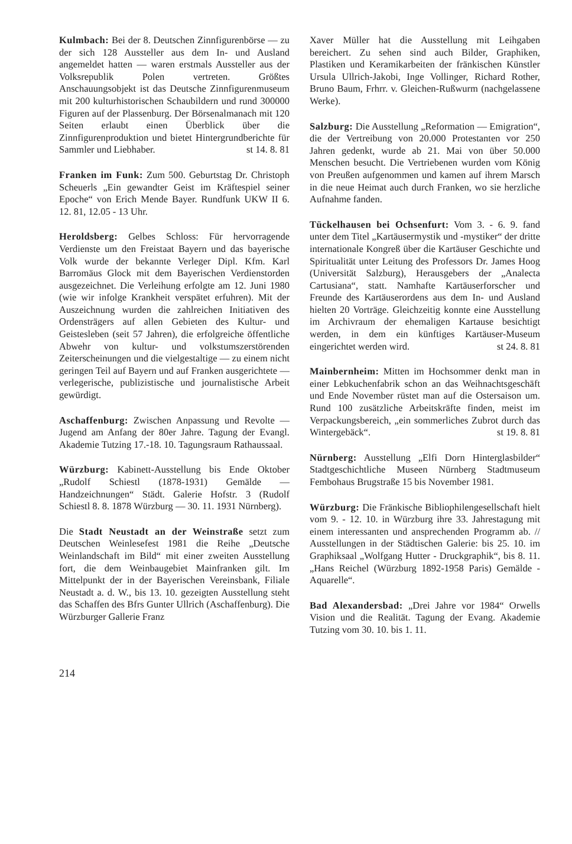Kulmbach: Bei der 8. Deutschen Zinnfigurenbörse — zu der sich 128 Aussteller aus dem In- und Ausland angemeldet hatten — waren erstmals Aussteller aus der Volksrepublik Polen vertreten. Größtes Anschauungsobjekt ist das Deutsche Zinnfigurenmuseum mit 200 kulturhistorischen Schaubildern und rund 300000 Figuren auf der Plassenburg. Der Börsenalmanach mit 120 Seiten erlaubt einen Überblick über die Zinnfigurenproduktion und bietet Hintergrundberichte für Sammler und Liebhaber. st 14. 8. 81
Franken im Funk: Zum 500. Geburtstag Dr. Christoph Scheuerls „Ein gewandter Geist im Kräftespiel seiner Epoche“ von Erich Mende Bayer. Rundfunk UKW II 6. 12. 81, 12.05 - 13 Uhr.
Heroldsberg: Gelbes Schloss: Für hervorragende Verdienste um den Freistaat Bayern und das bayerische Volk wurde der bekannte Verleger Dipl. Kfm. Karl Barromäus Glock mit dem Bayerischen Verdienstorden ausgezeichnet. Die Verleihung erfolgte am 12. Juni 1980 (wie wir infolge Krankheit verspätet erfuhren). Mit der Auszeichnung wurden die zahlreichen Initiativen des Ordensträgers auf allen Gebieten des Kultur- und Geistesleben (seit 57 Jahren), die erfolgreiche öffentliche Abwehr von kultur- und volkstumszerstörenden Zeiterscheinungen und die vielgestaltige — zu einem nicht geringen Teil auf Bayern und auf Franken ausgerichtete — verlegerische, publizistische und journalistische Arbeit gewürdigt.
Aschaffenburg: Zwischen Anpassung und Revolte — Jugend am Anfang der 80er Jahre. Tagung der Evangl. Akademie Tutzing 17.-18. 10. Tagungsraum Rathaussaal.
Würzburg: Kabinett-Ausstellung bis Ende Oktober „Rudolf Schiestl (1878-1931) Gemälde — Handzeichnungen“ Städt. Galerie Hofstr. 3 (Rudolf Schiestl 8. 8. 1878 Würzburg — 30. 11. 1931 Nürnberg).
Die Stadt Neustadt an der Weinstraße setzt zum Deutschen Weinlesefest 1981 die Reihe „Deutsche Weinlandschaft im Bild“ mit einer zweiten Ausstellung fort, die dem Weinbaugebiet Mainfranken gilt. Im Mittelpunkt der in der Bayerischen Vereinsbank, Filiale Neustadt a. d. W., bis 13. 10. gezeigten Ausstellung steht das Schaffen des Bfrs Gunter Ullrich (Aschaffenburg). Die Würzburger Gallerie Franz
Xaver Müller hat die Ausstellung mit Leihgaben bereichert. Zu sehen sind auch Bilder, Graphiken, Plastiken und Keramikarbeiten der fränkischen Künstler Ursula Ullrich-Jakobi, Inge Vollinger, Richard Rother, Bruno Baum, Frhrr. v. Gleichen-Rußwurm (nachgelassene Werke).
Salzburg: Die Ausstellung „Reformation — Emigration“, die der Vertreibung von 20.000 Protestanten vor 250 Jahren gedenkt, wurde ab 21. Mai von über 50.000 Menschen besucht. Die Vertriebenen wurden vom König von Preußen aufgenommen und kamen auf ihrem Marsch in die neue Heimat auch durch Franken, wo sie herzliche Aufnahme fanden.
Tückelhausen bei Ochsenfurt: Vom 3. - 6. 9. fand unter dem Titel „Kartäusermystik und -mystiker“ der dritte internationale Kongreß über die Kartäuser Geschichte und Spiritualität unter Leitung des Professors Dr. James Hoog (Universität Salzburg), Herausgebers der „Analecta Cartusiana“, statt. Namhafte Kartäuserforscher und Freunde des Kartäuserordens aus dem In- und Ausland hielten 20 Vorträge. Gleichzeitig konnte eine Ausstellung im Archivraum der ehemaligen Kartause besichtigt werden, in dem ein künftiges Kartäuser-Museum eingerichtet werden wird. st 24. 8. 81
Mainbernheim: Mitten im Hochsommer denkt man in einer Lebkuchenfabrik schon an das Weihnachtsgeschäft und Ende November rüstet man auf die Ostersaison um. Rund 100 zusätzliche Arbeitskräfte finden, meist im Verpackungsbereich, „ein sommerliches Zubrot durch das Wintergebäck“. st 19. 8. 81
Nürnberg: Ausstellung „Elfi Dorn Hinterglasbilder“ Stadtgeschichtliche Museen Nürnberg Stadtmuseum Fembohaus Brugstraße 15 bis November 1981.
Würzburg: Die Fränkische Bibliophilengesellschaft hielt vom 9. - 12. 10. in Würzburg ihre 33. Jahrestagung mit einem interessanten und ansprechenden Programm ab. // Ausstellungen in der Städtischen Galerie: bis 25. 10. im Graphiksaal „Wolfgang Hutter - Druckgraphik“, bis 8. 11. „Hans Reichel (Würzburg 1892-1958 Paris) Gemälde - Aquarelle“.
Bad Alexandersbad: „Drei Jahre vor 1984“ Orwells Vision und die Realität. Tagung der Evang. Akademie Tutzing vom 30. 10. bis 1. 11.
214